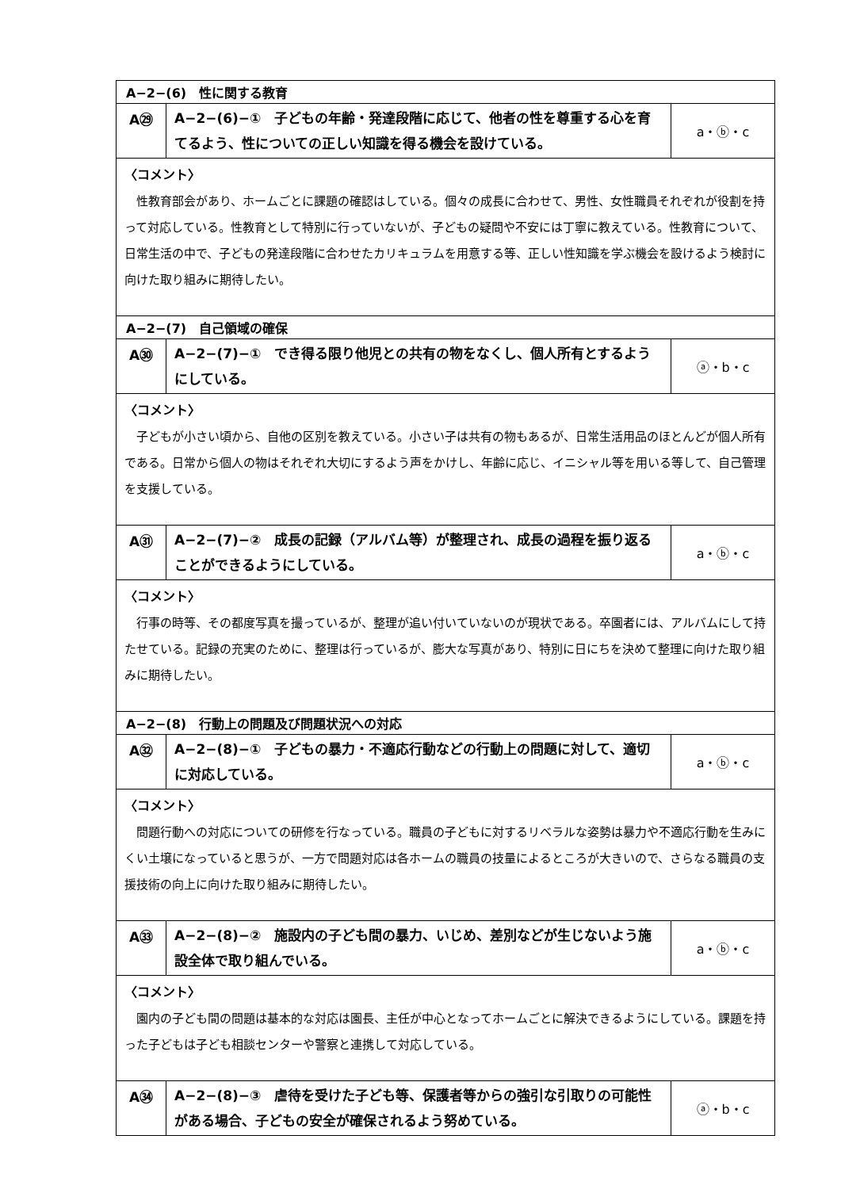| A−2−(6) 性に関する教育 | | |
| A㉙ | A−2−(6)−① 子どもの年齢・発達段階に応じて、他者の性を尊重する心を育てるよう、性についての正しい知識を得る機会を設けている。 | a・ⓑ・c |
| 〈コメント〉 性教育部会があり、ホームごとに課題の確認はしている。個々の成長に合わせて、男性、女性職員それぞれが役割を持って対応している。性教育として特別に行っていないが、子どもの疑問や不安には丁寧に教えている。性教育について、日常生活の中で、子どもの発達段階に合わせたカリキュラムを用意する等、正しい性知識を学ぶ機会を設けるよう検討に向けた取り組みに期待したい。 | | |
| A−2−(7) 自己領域の確保 | | |
| A㉚ | A−2−(7)−① でき得る限り他児との共有の物をなくし、個人所有とするようにしている。 | ⓐ・b・c |
| 〈コメント〉 子どもが小さい頃から、自他の区別を教えている。小さい子は共有の物もあるが、日常生活用品のほとんどが個人所有である。日常から個人の物はそれぞれ大切にするよう声をかけし、年齢に応じ、イニシャル等を用いる等して、自己管理を支援している。 | | |
| A㉛ | A−2−(7)−② 成長の記録（アルバム等）が整理され、成長の過程を振り返ることができるようにしている。 | a・ⓑ・c |
| 〈コメント〉 行事の時等、その都度写真を撮っているが、整理が追い付いていないのが現状である。卒園者には、アルバムにして持たせている。記録の充実のために、整理は行っているが、膨大な写真があり、特別に日にちを決めて整理に向けた取り組みに期待したい。 | | |
| A−2−(8) 行動上の問題及び問題状況への対応 | | |
| A㉜ | A−2−(8)−① 子どもの暴力・不適応行動などの行動上の問題に対して、適切に対応している。 | a・ⓑ・c |
| 〈コメント〉 問題行動への対応についての研修を行なっている。職員の子どもに対するリベラルな姿勢は暴力や不適応行動を生みにくい土壌になっていると思うが、一方で問題対応は各ホームの職員の技量によるところが大きいので、さらなる職員の支援技術の向上に向けた取り組みに期待したい。 | | |
| A㉝ | A−2−(8)−② 施設内の子ども間の暴力、いじめ、差別などが生じないよう施設全体で取り組んでいる。 | a・ⓑ・c |
| 〈コメント〉 園内の子ども間の問題は基本的な対応は園長、主任が中心となってホームごとに解決できるようにしている。課題を持った子どもは子ども相談センターや警察と連携して対応している。 | | |
| A㉞ | A−2−(8)−③ 虐待を受けた子ども等、保護者等からの強引な引取りの可能性がある場合、子どもの安全が確保されるよう努めている。 | ⓐ・b・c |